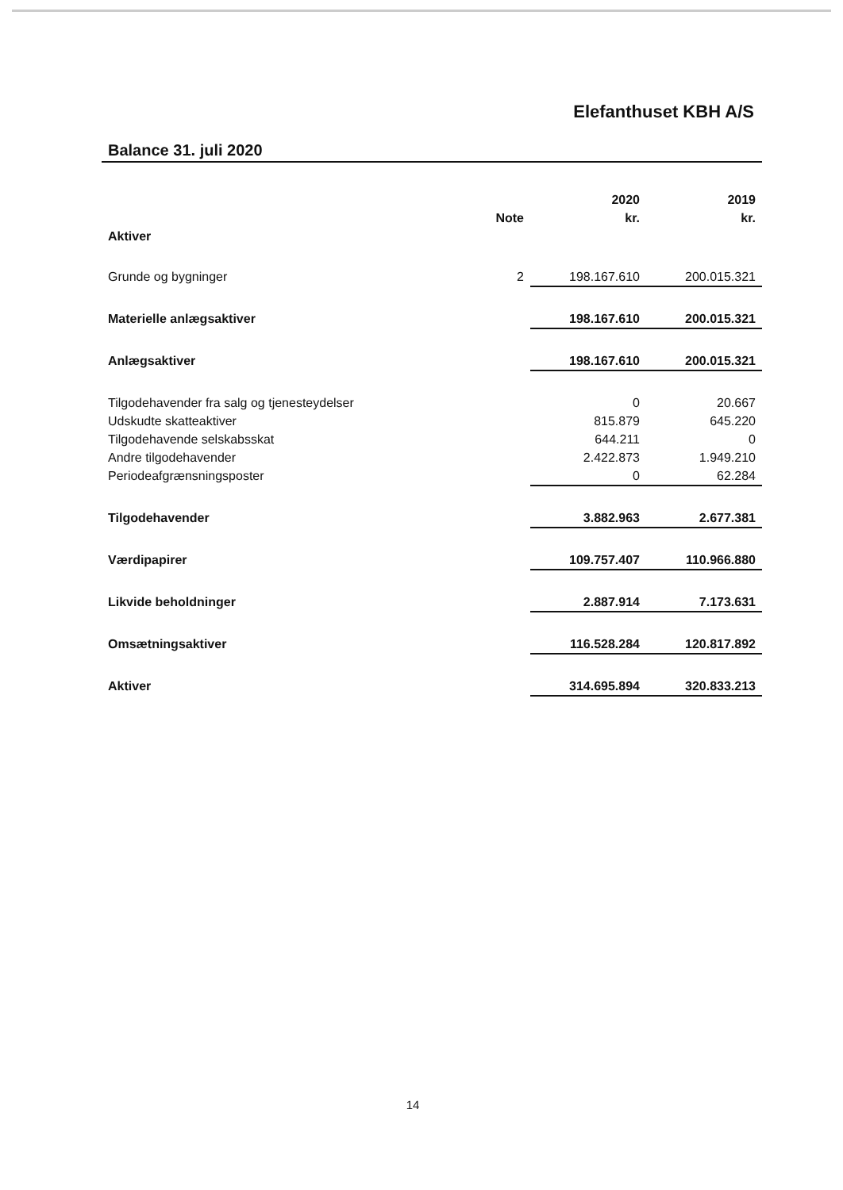Elefanthuset KBH A/S
Balance 31. juli 2020
| | | 2020 | 2019 |
| --- | --- | --- | --- |
| | Note | kr. | kr. |
| Aktiver | | | |
| Grunde og bygninger | 2 | 198.167.610 | 200.015.321 |
| Materielle anlægsaktiver | | 198.167.610 | 200.015.321 |
| Anlægsaktiver | | 198.167.610 | 200.015.321 |
| Tilgodehavender fra salg og tjenesteydelser | | 0 | 20.667 |
| Udskudte skatteaktiver | | 815.879 | 645.220 |
| Tilgodehavende selskabsskat | | 644.211 | 0 |
| Andre tilgodehavender | | 2.422.873 | 1.949.210 |
| Periodeafgrænsningsposter | | 0 | 62.284 |
| Tilgodehavender | | 3.882.963 | 2.677.381 |
| Værdipapirer | | 109.757.407 | 110.966.880 |
| Likvide beholdninger | | 2.887.914 | 7.173.631 |
| Omsætningsaktiver | | 116.528.284 | 120.817.892 |
| Aktiver | | 314.695.894 | 320.833.213 |
14